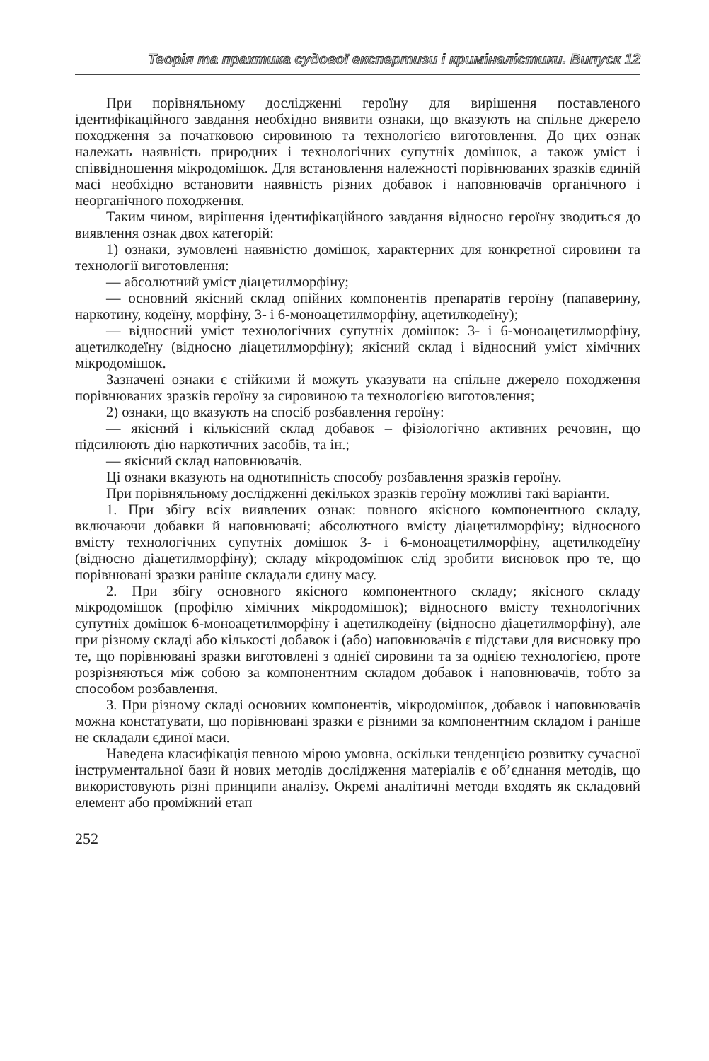Теорія та практика судової експертизи і криміналістики. Випуск 12
При порівняльному дослідженні героїну для вирішення поставленого ідентифікаційного завдання необхідно виявити ознаки, що вказують на спільне джерело походження за початковою сировиною та технологією виготовлення. До цих ознак належать наявність природних і технологічних супутніх домішок, а також уміст і співвідношення мікродомішок. Для встановлення належності порівнюваних зразків єдиній масі необхідно встановити наявність різних добавок і наповнювачів органічного і неорганічного походження.
Таким чином, вирішення ідентифікаційного завдання відносно героїну зводиться до виявлення ознак двох категорій:
1) ознаки, зумовлені наявністю домішок, характерних для конкретної сировини та технології виготовлення:
— абсолютний уміст діацетилморфіну;
— основний якісний склад опійних компонентів препаратів героїну (папаверину, наркотину, кодеїну, морфіну, 3- і 6-моноацетилморфіну, ацетилкодеїну);
— відносний уміст технологічних супутніх домішок: 3- і 6-моноацетилморфіну, ацетилкодеїну (відносно діацетилморфіну); якісний склад і відносний уміст хімічних мікродомішок.
Зазначені ознаки є стійкими й можуть указувати на спільне джерело походження порівнюваних зразків героїну за сировиною та технологією виготовлення;
2) ознаки, що вказують на спосіб розбавлення героїну:
— якісний і кількісний склад добавок – фізіологічно активних речовин, що підсилюють дію наркотичних засобів, та ін.;
— якісний склад наповнювачів.
Ці ознаки вказують на однотипність способу розбавлення зразків героїну.
При порівняльному дослідженні декількох зразків героїну можливі такі варіанти.
1. При збігу всіх виявлених ознак: повного якісного компонентного складу, включаючи добавки й наповнювачі; абсолютного вмісту діацетилморфіну; відносного вмісту технологічних супутніх домішок 3- і 6-моноацетилморфіну, ацетилкодеїну (відносно діацетилморфіну); складу мікродомішок слід зробити висновок про те, що порівнювані зразки раніше складали єдину масу.
2. При збігу основного якісного компонентного складу; якісного складу мікродомішок (профілю хімічних мікродомішок); відносного вмісту технологічних супутніх домішок 6-моноацетилморфіну і ацетилкодеїну (відносно діацетилморфіну), але при різному складі або кількості добавок і (або) наповнювачів є підстави для висновку про те, що порівнювані зразки виготовлені з однієї сировини та за однією технологією, проте розрізняються між собою за компонентним складом добавок і наповнювачів, тобто за способом розбавлення.
3. При різному складі основних компонентів, мікродомішок, добавок і наповнювачів можна констатувати, що порівнювані зразки є різними за компонентним складом і раніше не складали єдиної маси.
Наведена класифікація певною мірою умовна, оскільки тенденцією розвитку сучасної інструментальної бази й нових методів дослідження матеріалів є об’єднання методів, що використовують різні принципи аналізу. Окремі аналітичні методи входять як складовий елемент або проміжний етап
252